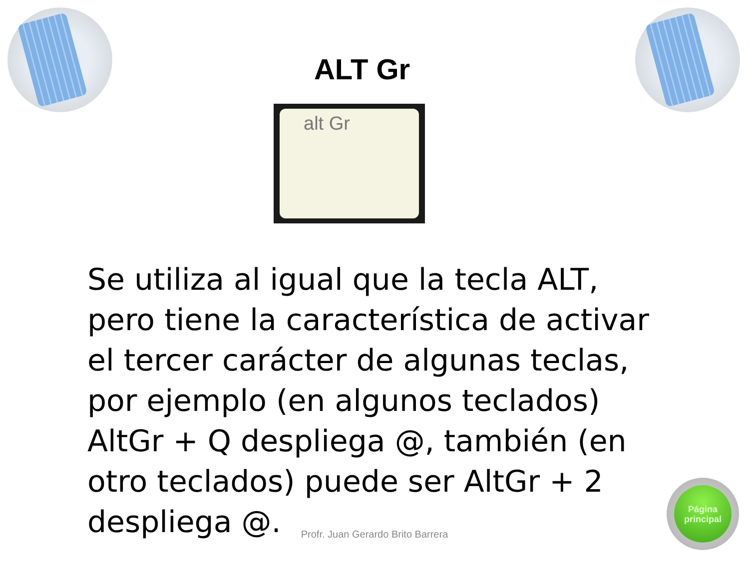ALT Gr
alt Gr
Se utiliza al igual que la tecla ALT, pero tiene la característica de activar el tercer carácter de algunas teclas, por ejemplo (en algunos teclados) AltGr + Q despliega @, también (en otro teclados) puede ser AltGr + 2 despliega @.
Profr. Juan Gerardo Brito Barrera
Página
principal